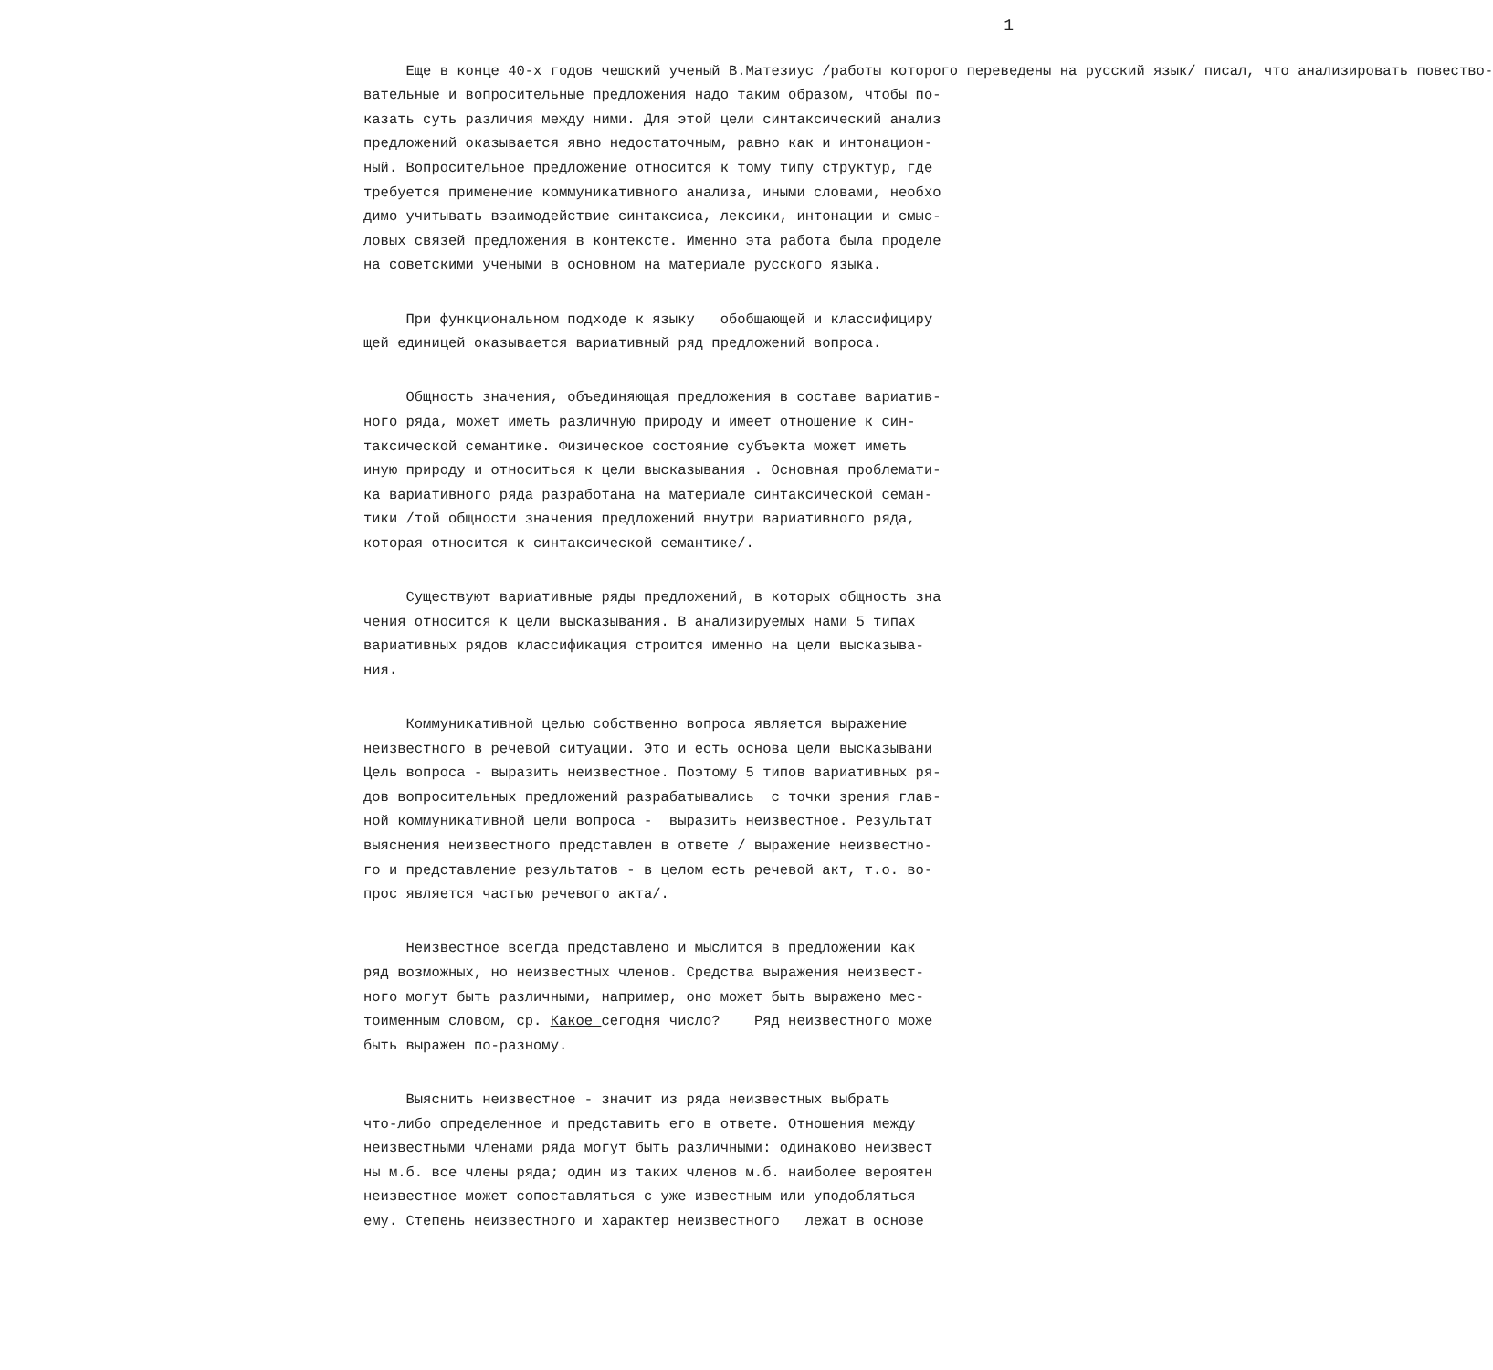1
Еще в конце 40-х годов чешский ученый В.Матезиус /работы которого переведены на русский язык/ писал, что анализировать повество- вательные и вопросительные предложения надо таким образом, чтобы по- казать суть различия между ними. Для этой цели синтаксический анализ предложений оказывается явно недостаточным, равно как и интонацион- ный. Вопросительное предложение относится к тому типу структур, где требуется применение коммуникативного анализа, иными словами, необхо димо учитывать взаимодействие синтаксиса, лексики, интонации и смыс- ловых связей предложения в контексте. Именно эта работа была проделе на советскими учеными в основном на материале русского языка.
При функциональном подходе к языку обобщающей и классифициру щей единицей оказывается вариативный ряд предложений вопроса.
Общность значения, объединяющая предложения в составе вариатив- ного ряда, может иметь различную природу и имеет отношение к син- таксической семантике. Физическое состояние субъекта может иметь иную природу и относиться к цели высказывания . Основная проблемати- ка вариативного ряда разработана на материале синтаксической семан- тики /той общности значения предложений внутри вариативного ряда, которая относится к синтаксической семантике/.
Существуют вариативные ряды предложений, в которых общность зна чения относится к цели высказывания. В анализируемых нами 5 типах вариативных рядов классификация строится именно на цели высказыва- ния.
Коммуникативной целью собственно вопроса является выражение неизвестного в речевой ситуации. Это и есть основа цели высказывани Цель вопроса - выразить неизвестное. Поэтому 5 типов вариативных ря- дов вопросительных предложений разрабатывались с точки зрения глав- ной коммуникативной цели вопроса - выразить неизвестное. Результат выяснения неизвестного представлен в ответе / выражение неизвестно- го и представление результатов - в целом есть речевой акт, т.о. во- прос является частью речевого акта/.
Неизвестное всегда представлено и мыслится в предложении как ряд возможных, но неизвестных членов. Средства выражения неизвест- ного могут быть различными, например, оно может быть выражено мес- тоименным словом, ср. Какое сегодня число? Ряд неизвестного може быть выражен по-разному.
Выяснить неизвестное - значит из ряда неизвестных выбрать что-либо определенное и представить его в ответе. Отношения между неизвестными членами ряда могут быть различными: одинаково неизвест ны м.б. все члены ряда; один из таких членов м.б. наиболее вероятен неизвестное может сопоставляться с уже известным или уподобляться ему. Степень неизвестного и характер неизвестного лежат в основе